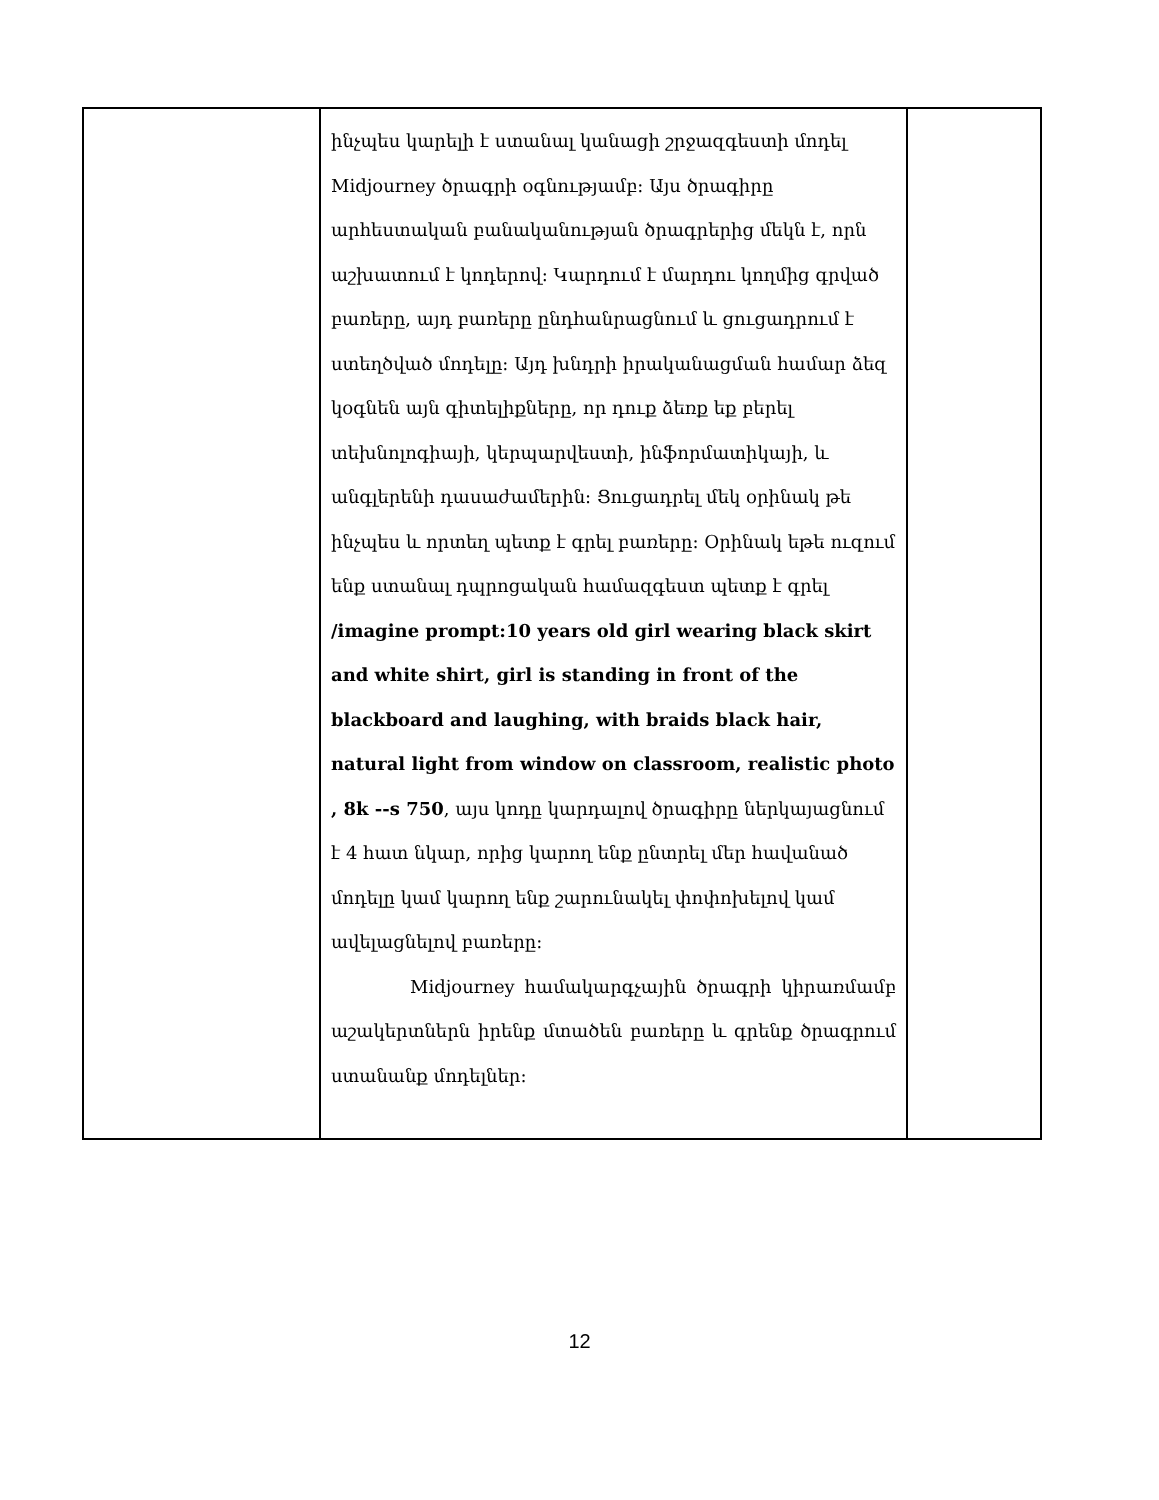| | ինչպես կարելի է ստանալ կանացի շրջազգեստի մոդել Midjourney ծրագրի օգնությամբ։ Այս ծրագիրը արհեստական բանականության ծրագրերից մեկն է, որն աշխատում է կոդերով։ Կարդում է մարդու կողմից գրված բառերը, այդ բառերը ընդհանրացնում և ցուցադրում է ստեղծված մոդելը։ Այդ խնդրի իրականացման համար ձեզ կօգնեն այն գիտելիքները, որ դուք ձեռք եք բերել տեխնոլոգիայի, կերպարվեստի, ինֆորմատիկայի, և անգլերենի դասաժամերին։ Ցուցադրել մեկ օրինակ թե ինչպես և որտեղ պետք է գրել բառերը։ Օրինակ եթե ուզում ենք ստանալ դպրոցական համազգեստ պետք է գրել /imagine prompt:10 years old girl wearing black skirt and white shirt, girl is standing in front of the blackboard and laughing, with braids black hair, natural light from window on classroom, realistic photo , 8k --s 750 , այս կոդը կարդալով ծրագիրը ներկայացնում է 4 հատ նկար, որից կարող ենք ընտրել մեր հավանած մոդելը կամ կարող ենք շարունակել փոփոխելով կամ ավելացնելով բառերը։ Midjourney համակարգչային ծրագրի կիրառմամբ աշակերտներն իրենք մտածեն բառերը և գրենք ծրագրում ստանանք մոդելներ։ | |
12